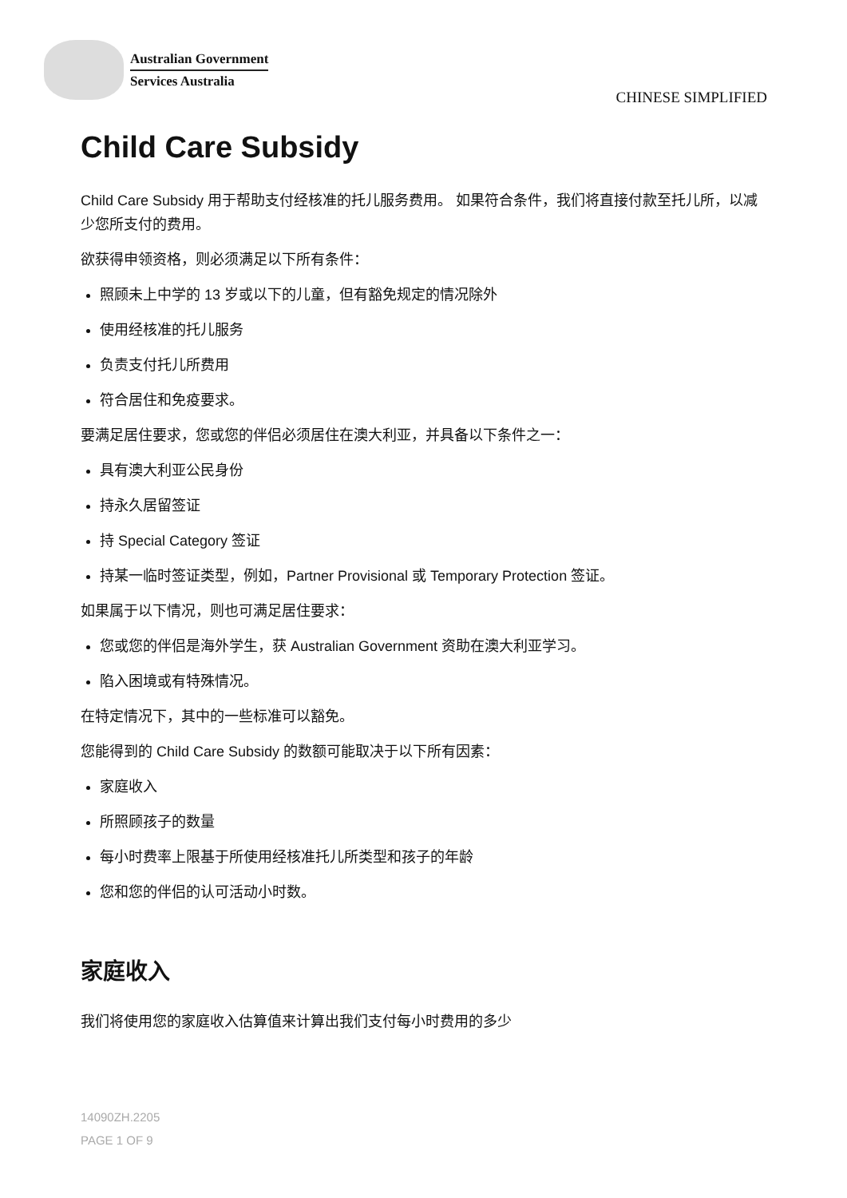Australian Government
Services Australia
CHINESE SIMPLIFIED
Child Care Subsidy
Child Care Subsidy 用于帮助支付经核准的托儿服务费用。 如果符合条件，我们将直接付款至托儿所，以减少您所支付的费用。
欲获得申领资格，则必须满足以下所有条件：
照顾未上中学的 13 岁或以下的儿童，但有豁免规定的情况除外
使用经核准的托儿服务
负责支付托儿所费用
符合居住和免疫要求。
要满足居住要求，您或您的伴侣必须居住在澳大利亚，并具备以下条件之一：
具有澳大利亚公民身份
持永久居留签证
持 Special Category 签证
持某一临时签证类型，例如，Partner Provisional 或 Temporary Protection 签证。
如果属于以下情况，则也可满足居住要求：
您或您的伴侣是海外学生，获 Australian Government 资助在澳大利亚学习。
陷入困境或有特殊情况。
在特定情况下，其中的一些标准可以豁免。
您能得到的 Child Care Subsidy 的数额可能取决于以下所有因素：
家庭收入
所照顾孩子的数量
每小时费率上限基于所使用经核准托儿所类型和孩子的年龄
您和您的伴侣的认可活动小时数。
家庭收入
我们将使用您的家庭收入估算值来计算出我们支付每小时费用的多少
14090ZH.2205
PAGE 1 OF 9